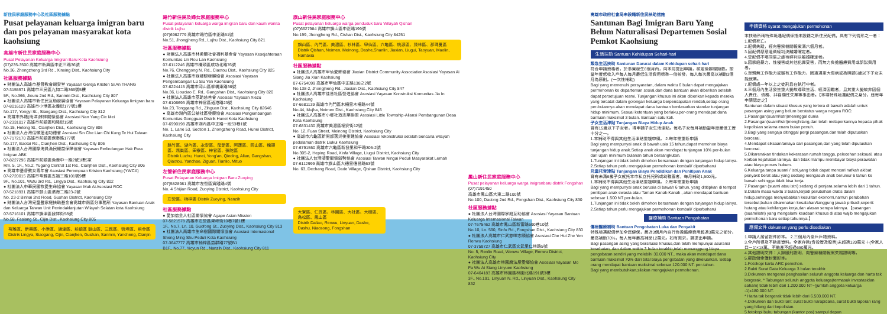新住民家庭服務中心及社區服務據點
Pusat pelayanan keluarga imigran baru dan pos pelayanan masyarakat kota kaohsiung
高雄市新住民家庭服務中心
Pusat Pelayanan Keluarga Imigran Baru Kota Kaohsiung
(07)235-3500 高雄市新興區中正三路36號
No.36, Zhongzheng 3rd Rd., Xinxing Dist., Kaohsiung City
社區服務據點
● 財團法人高雄市基督教會錫安堂 Yayasan Gereja Kristen Si An THANG
07-3155571 高雄市三民區九如二路366號5樓
5F., No.366, Jiouru 2nd Rd., Sanmin Dist., Kaohsiung City 807
● 社團法人高雄市新住民互助發展協會 Yayasan Pelayanan Keluarga Iimigran baru
07-8016129 高雄市小港區永義街177號1樓
No.177, Yongyi St., Siaogang Dist., Kaohsiung City 812
● 高雄市外籍(南洋)姊妹關懷協會 Asosiasi Nan Yang Cie Mei
07-2331017 高雄市前鎮區和隆街15號
No.15, Helong St., Cianjhen Dist., Kaohsiung City 806
● 社團法人台灣信徵蓮池功德會 Asosiasi Sin Che Lian Chi Kung Te Hui Taiwan
07-7172170 高雄市前鎮區保泰路177號
No.177, Baotai Rd., Cianjhen Dist., Kaohsiung City 806
● 社團法人台灣國際海員漁民權益保障協會 Yayasan Perlindungan Hak Para Imigran ABK
07-8227296 高雄市前鎮區漁港中一路2號1樓5室
Rm. 5, 1F., No.2, Yugang Central 1st Rd., Cianjhen Dist., Kaohsiung City 806
● 高雄市基督教女青年會 Asosiasi Perempuan Kristen Kaohsiung (YWCA)
07-2720015 高雄市苓雅區五福三路101號9樓
9F., No.101, Wufu 3rd Rd., Lingya Dist., Kaohsiung City 802
● 社團法人中華民國牧愛生命協會 Yayasan Muk Ai Asosiasi ROC
07-5218931 高雄市鼓山區濱海二路23-2號
No. 23-2 Binhai 2nd Road, Gushan District, Kaohsiung City
● 財團法人台灣兒童暨家庭扶助基金會高雄市南區分事務所 Yayasan Bantuan Anak dan Keluarga Taiwan Unit Penindaklanjutan Wilayah Selatan kota Kaohsiung
07-5716101 高雄市旗津區發祥街58號
No.58, Fasiang St., Cijin Dist., Kaohsiung City 805
苓雅區、新興區、小港區、旗津區、前鎮區 鼓山區、三民區、鹽埕區、前金區
Distrik Lingya, Siaogang, Cijin, Cianjhen, Gushan, Sanmin, Yancheng, Cianjin
路竹新住民及婦女家庭服務中心
Pusat pelayanan keluarga warga imigran baru dan kaum wanita distrik Lujhu
(07)6962779 高雄市路竹區中正路51號
No.51, Jhongjheng Rd., Lujhu Dist., Kaohsiung City 821
社區服務據點
● 財團法人高雄市林柔蘭社會福利基金會 Yayasan Kesejahteraan Komunitas Lin Rou Lan Kaohsiung
07-6112246 高雄市橋頭區成功北路76號
No.76, Chenggong N. Rd., Ciaotou Dist., Kaohsiung City 825
● 社團法人高雄市綠繡眼發展協會 Asosiasi Yayasan Pengembangan Lü Siu Yen Kaohsiung
07-6224415 高雄市岡山區柳橋東路36號
No.36, Liouciao E. Rd., Gangshan Dist., Kaohsiung City 820
● 社團法人高雄市茘助慈善會 Asosiasi Yayasan Xiezu
07-6106693 高雄市梓官區通港路23號
No.23, Tonggang Rd., Zihguan Dist., Kaohsiung City 82646
● 高雄市湖內區公舘社區發展協會 Asosiasi Pengembangan Komunitas Gongguan Distrik Hunei Kota Kaohsiung
07-6990198 高雄市湖內區中正路一段53巷1號
No. 1, Lane 53, Section 1, Zhongzheng Road, Hunei District, Kaohsiung City
路竹區、湖內區、永安區、茄萣區、阿蓮區、岡山區、橋頭區、燕巢區、田寮區、梓官區、彌陀區
Distrik Luzhu, Hunei, Yong'an, Qieding, Alian, Gangshan, Qiaotou, Yanchao, Ziguan, Tianlio, Mituo
左營新住民家庭服務中心
Pusat Pelayanan Keluarga Imigran Baru Zuoying
(07)5828981 高雄市左營區實踐路4號
No. 4 Shijian Road, Zuoying District, Kaohsiung City
左營區、楠梓區 Distrik Zuoying, Nanzih
社區服務據點
● 愛加倍全人社區關懷協會 Agape Asian Mission
07-5821578 高雄市左營區果峰街10巷7號1樓
1F., No.7, Ln. 10, Guofong St., Zuoying Dist., Kaohsiung City 813
● 社團法人高雄市生命樹國際關懷協會 Asosiasi Internasional Sheng Ming Shu Peduli Kota Kaohsiung
07-3647777 高雄市楠梓區益群路77號B1
B1F., No.77, Yicyun Rd., Nanzih Dist., Kaohsiung City 811
旗山新住民家庭服務中心
Pusat pelayanan keluarga warga penduduk baru Wilayah Qishan
(07)6627984 高雄市旗山區中正路199號
No.199, Jhongjheng Rd., Cishan Dist., Kaohsiung City 84251
旗山區、內門區、美濃區、杉林區、甲仙區、六龜區、桃源區、茂林區、那瑪夏區
Distrik Qishan, Neimen, Meinong, Dashe,Shanlin, Jiaxian, Liugui, Taoyuan, Maolin, Namaxia
社區服務據點
● 社團法人高雄市甲仙愛鄉協會 Jiaxian District Community AssociationAsosiasi Yayasan Ai Siang Jia Xian Kaohsiung
07-6754099 高雄市甲仙區中正路138之2號
No.138-2, Jhongjheng Rd., Jiasian Dist., Kaohsiung City 847
● 社團法人高雄市佳音社區營造協會 Asosiasi Yayasan Konstruksi Komunitas Jia In Kaohsiung
07-6681139 高雄市內門區木柵里木柵路44號
No.44, Mujha, Neimen Dist., Kaohsiung City 845
● 社團法人高雄市小鄉社造志業聯盟 Asosiasi Little Township-Aliansi Pembangunan Desa Kota Kaohsiung
07-6831430 高雄市美濃區福安街12號
No. 12, Fuan Street, Meinong District, Kaohsiung City
● 高雄市六龜區新開部落災後重建協會 Asosiasi rekonstruksi setelah bencana wilayah pedalaman distrik Liukui Kaohsiung
07-6791550 高雄市六龜區新發里和平路305-2號
No.305-2, Heping Road, Xinfa Village, Liugui District, Kaohsiung City
● 社團法人台灣凝愛關懷弱勢協會 Asosiasi Taiwan Ningai Peduli Masyarakat Lemah
07-6112999 高雄市旗山區大德里德昌路63號
No. 63, Dechang Road, Dade Village, Qishan District, Kaohsiung City
大寮區、仁武區、林園區、大社區、大樹區、鳥松區、鳳山區
Distrik Daliao, Renwu, Linyuan, Dashe, Dashu, Niaosong, Fongshan
鳳山新住民家庭服務中心
Pusat pelayanan keluarga warga imigranbaru distrik Fongshan
(07)7191450
高雄市鳳山區大東二路100號
No.100, Dadong 2nd Rd., Fongshan Dist., Kaohsiung City 830
社區服務據點
● 社團法人台灣國際家庭互助協會 Asosiasi Yayasan Bantuan Keluarga Internasional Taiwan
07-7675462 高雄市鳳山區新富路590巷10號
No.10, Ln. 590, Sinfu Rd., Fongshan Dist., Kaohsiung City 830
● 社團法人高雄市仁武慈暉志願協會 Asosiasi Che Hui Zhe Yen Renwu Kaohsiung
07-3759727 高雄市仁武區文武里仁林路5號
No. 5, Renlin Road, Wenwu Village, Renwu District, Kaohsiung City
● 社團法人高雄市林園魔法屋愛鄉協會 Asosiasi Yayasan Mo Fa Wu Ai Siang Linyuen Kaohsiung
07-6464183 高雄市林園區林園北路191號3樓
3F., No.191, Linyuan N. Rd., Linyuan Dist., Kaohsiung City 832
高雄市政府社會局未設籍新住民扶助措施
Santunan Bagi Imigran Baru Yang Belum Naturalisasi Departemen Sosial Pemkot Kaohsiung
生活扶助 Santuan Kehidupan Sehari-hari
緊急生活扶助 Santunan Darurat dalam Kehidupan sehari-hari
符合申請資格者，於事實發生6個月內，向本局提出申請，核定後辦理撥款。按當年度低收入戶每人每月最低生活費用標準一倍核發，每人每次最高以補助3個月為原則。(一次性補助)
Bagi yang memenuhi persyaratan, dalam waktu 6 bulan dapat mengajukan permohonan ke departeman sosial,dan dana bantuan akan diberikan setelah dapat persetujuan resmi. Tunjangan khusus ini akan diberikan kepada mereka yang tercatat dalam golongan keluarga berpendapatan rendah,setiap orang per-bulannya akan mendapat dana bantuan berdasarkan standar tunjangan hidup minimum. Sesuai ketentuan yang berlaku,per-orang mendapat dana bantuan maksimal 3 bulan. Bantuan satu kali.
子女生活津貼 Tunjangan Biaya Hidup Anak
育有15歲以下子女者，得申請子女生活津貼。每名子女每月補助當年度最低工資十分之一。
1.本補助不得與其他生活津貼重複申領。 2.每年需重新申請
Bagi yang mempunyai anak di bawah usia 15 tahun,dapat memohon biaya tunjangan hidup anak.Setiap anak akan mendapat tunjangan 10% per-bulan dari upah minimum bulanan tahun bersangkutan.
1.Tunjangan ini tidak boleh dimohon bersamaan dengan tunjangan hidup lainya.
2.Setiap tahun perlu mengajukan permohonan kembali/ diperbaharui
兒童托育津貼 Tunjangan Biaya Pendidikan dan Penitipan Anak
育有未滿6歲子女就托本市私立托兒所或幼稚園者，每月補助1,500元。
1.本補助不得與其他生活津貼重複申領。 2.每年需重新申請
Bagi yang mempunyai anak berusia di bawah 6 tahun, yang dititipkan di tempat penitipan anak swasta atau Taman Kanak-Kanak , akan mendapat bantuan sebesar 1.500 NT per-bulan.
1.Tunjangan ini tidak boleh dimohon bersamaan dengan tunjangan hidup lainya.
2.Setiap tahun perlu mengajukan permohonan kembali/ diperbaharui
醫療補助 Bantuan Pengobatan
傷病醫療補助 Bantuan Pengobatan Luka dan Penyakit
特殊境遇配偶參加全民健保，最近3個月內自行負擔醫療費用超過3萬元之部分，最高補助70%，每人每年最高補助12萬元。如有需求，請提出申請。
Bagi pasangan asing yang bersituasi khusus,dan telah mempunyai asuransi kesehatan, dan dalam waktu 3 bulan terakhir,telah menanggung biaya pengobatan sendiri yang melebihi 30.000 NT., maka akan mendapat dana bantuan maksimal 70% dari total biaya pengobatan yang dikeluarkan. Setiap orang mendapat bantuan maksimal sebesar 120.000 NT. per-tahun.
Bagi yang membutuhkan,silakan mengajukan permohonan.
申請資格 syarat mengajukan permohonan
本扶助所稱特殊境遇配偶係指未設籍之新住民配偶，具有下列情形之一者：
1.配偶死亡。
2.配偶失蹤，經向警察機關報案滿六個月者。
3.因配偶惡意遺棄經判決離婚確定者。
4.受配偶不堪同居之虐待經判決離婚確定者。
5.因家庭暴力、性侵害或其他犯罪受害，而無力負擔醫療費用或訴訟費用者。
6.單親無工作能力或雖有工作能力，因遭遇重大傷病或為照顧6歲以下子女未能就業。
7.配偶處一年以上之徒刑且在執行中者。
8.三個月內生活發生重大變故導致生活、經濟困難者，且其重大變故非因個人責任、債務、非自願性失業等事由者。【本項特殊境遇配偶之身分，應每年申請認定之】
Santunan dalam situasi khusus yang tertera di bawah adalah untuk pasangan asing yang belum berstatus warga negara ROC:
1.Pasangan(suami/istri)meninggal dunia
2.Pasangan(suami/istri)menghilang,dan telah melaporkannya kepada pihak kepolisian selama enam bulan penuh.
3.Bagi yang sengaja ditinggal pergi pasangan,dan telah diputuskan bercerai.
4.Mendapat siksaan/aniaya dari pasangan,dan yang telah diputuskan bercerai.
5.Dikarenakan tindakan kekerasan rumah tangga, pelecehan seksual, atau korban kejahatan lainnya, dan tidak mampu membayar biaya perawatan atau biaya proses hukum.
6.Keluarga tanpa suami / istri,yang tidak dapat mencari nafkah akibat penyakit berat atau yang sedang mengasuh anak berumur 6 tahun ke bawah sehingga tidak bisa kerja.
7.Pasangan (suami atau istri) sedang di penjara selama lebih dari 1 tahun.
8.Dalam masa waktu 3 bulan,terjadi perubahan dratis dalam hidup,sehingga menyebabkan kesulitan ekonomi,namun perubahan tersebut,bukan dikarenakan kesalahan/tanggung jawab pribadi,seperti: hutang atau kehilangan kerja,dan alasan serupa lainnya.【pasangan (suami/istri) yang mengalami keadaan khusus di atas wajib mengajukan permohonan baru setiap tahunnya.】
應備文件 dokumen yang perlu disediakan
1.申請人居留證件影本。 2.三個月內全戶戶籍資料。
3.全戶所得及不動產資料。全家存款(含投資及股票)未超過120萬元＋(全家人口－1)×18萬。不動產不超過650萬元。
4.其他證明文件：入獄服刑證明、向警察機關報案失蹤證明等。
5.郵政儲金簿封面影本。
1.Fotokopi kartu ARC pemohon.
2.Bukti Surat Data Keluarga 3 bulan terakhir.
3.Dokumen mengenai penghasilan seluruh anggota keluarga dan harta tak bergerak. * Tabungan seluruh anggota keluarga(termasuk investasidan saham) tidak lebih dari 1.200.000 NT−(jumlah anggota keluarga -1)x180.000 NT.
* Harta tak bergerak tidak lebih dari 6.500.000 NT.
4.Dokumen dan bukti lain: surat bukti narapidana, surat bukti laporan rang yang hilang dari kepolisian.
5.fotokopi buku tabungan (kantor pos) sampul depan